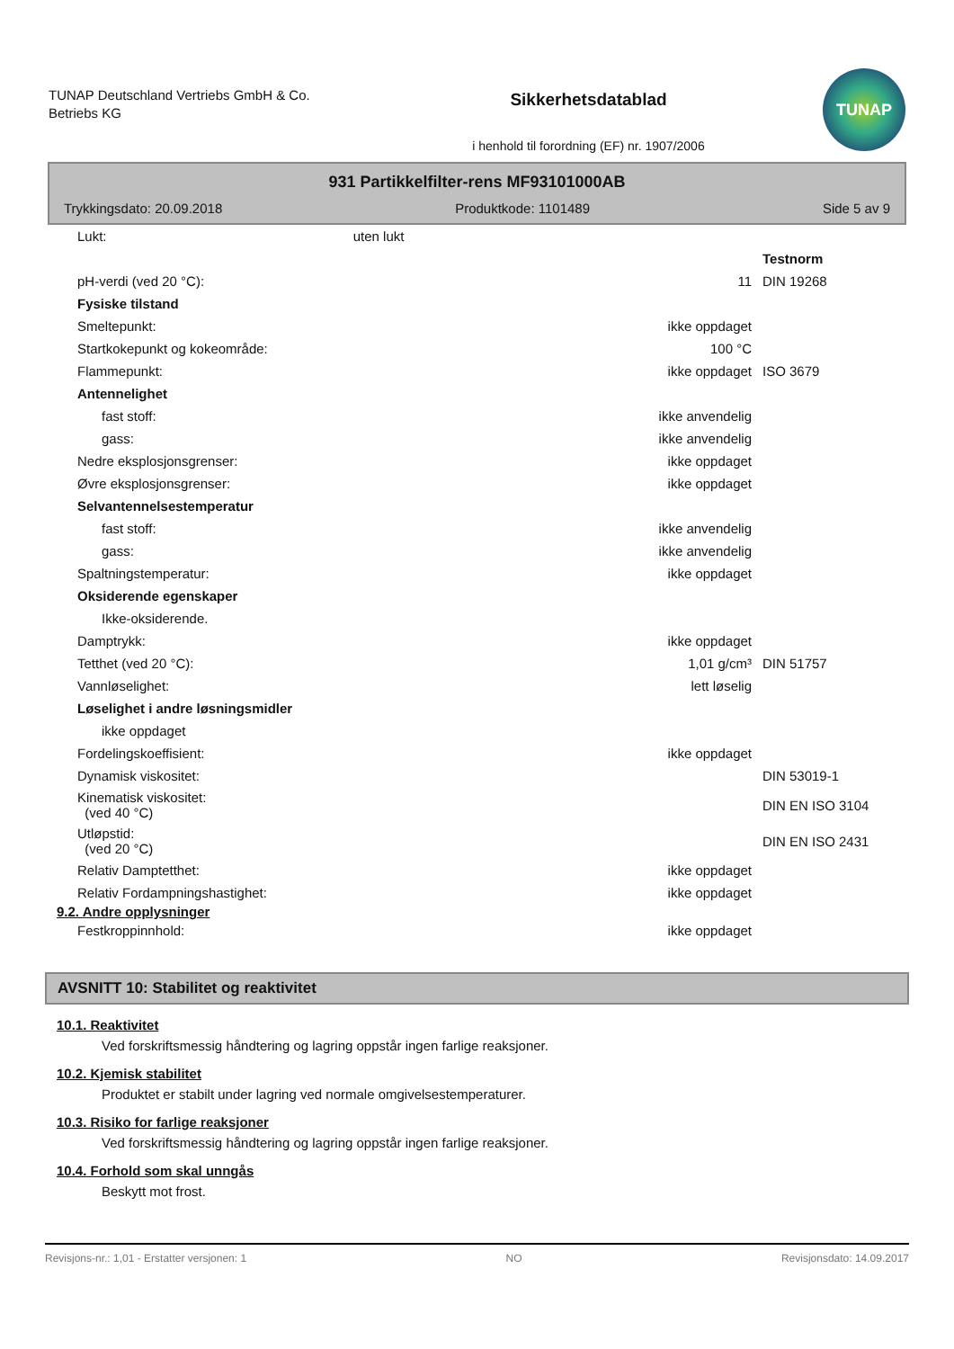TUNAP Deutschland Vertriebs GmbH & Co. Betriebs KG
Sikkerhetsdatablad
i henhold til forordning (EF) nr. 1907/2006
TUNAP
931 Partikkelfilter-rens MF93101000AB
Trykkingsdato: 20.09.2018 Produktkode: 1101489 Side 5 av 9
| Lukt: uten lukt | | |
| | | Testnorm |
| pH-verdi (ved 20 °C): | 11 | DIN 19268 |
| Fysiske tilstand | | |
| Smeltepunkt: | ikke oppdaget | |
| Startkokepunkt og kokeområde: | 100 °C | |
| Flammepunkt: | ikke oppdaget | ISO 3679 |
| Antennelighet | | |
| fast stoff: | ikke anvendelig | |
| gass: | ikke anvendelig | |
| Nedre eksplosjonsgrenser: | ikke oppdaget | |
| Øvre eksplosjonsgrenser: | ikke oppdaget | |
| Selvantennelsestemperatur | | |
| fast stoff: | ikke anvendelig | |
| gass: | ikke anvendelig | |
| Spaltningstemperatur: | ikke oppdaget | |
| Oksiderende egenskaper | | |
| Ikke-oksiderende. | | |
| Damptrykk: | ikke oppdaget | |
| Tetthet (ved 20 °C): | 1,01 g/cm³ | DIN 51757 |
| Vannløselighet: | lett løselig | |
| Løselighet i andre løsningsmidler | | |
| ikke oppdaget | | |
| Fordelingskoeffisient: | ikke oppdaget | |
| Dynamisk viskositet: | | DIN 53019-1 |
| Kinematisk viskositet: (ved 40 °C) | | DIN EN ISO 3104 |
| Utløpstid: (ved 20 °C) | | DIN EN ISO 2431 |
| Relativ Damptetthet: | ikke oppdaget | |
| Relativ Fordampningshastighet: | ikke oppdaget | |
9.2. Andre opplysninger
| Festkroppinnhold: | ikke oppdaget | |
AVSNITT 10: Stabilitet og reaktivitet
10.1. Reaktivitet
Ved forskriftsmessig håndtering og lagring oppstår ingen farlige reaksjoner.
10.2. Kjemisk stabilitet
Produktet er stabilt under lagring ved normale omgivelsestemperaturer.
10.3. Risiko for farlige reaksjoner
Ved forskriftsmessig håndtering og lagring oppstår ingen farlige reaksjoner.
10.4. Forhold som skal unngås
Beskytt mot frost.
Revisjons-nr.: 1,01 - Erstatter versjonen: 1 NO Revisjonsdato: 14.09.2017